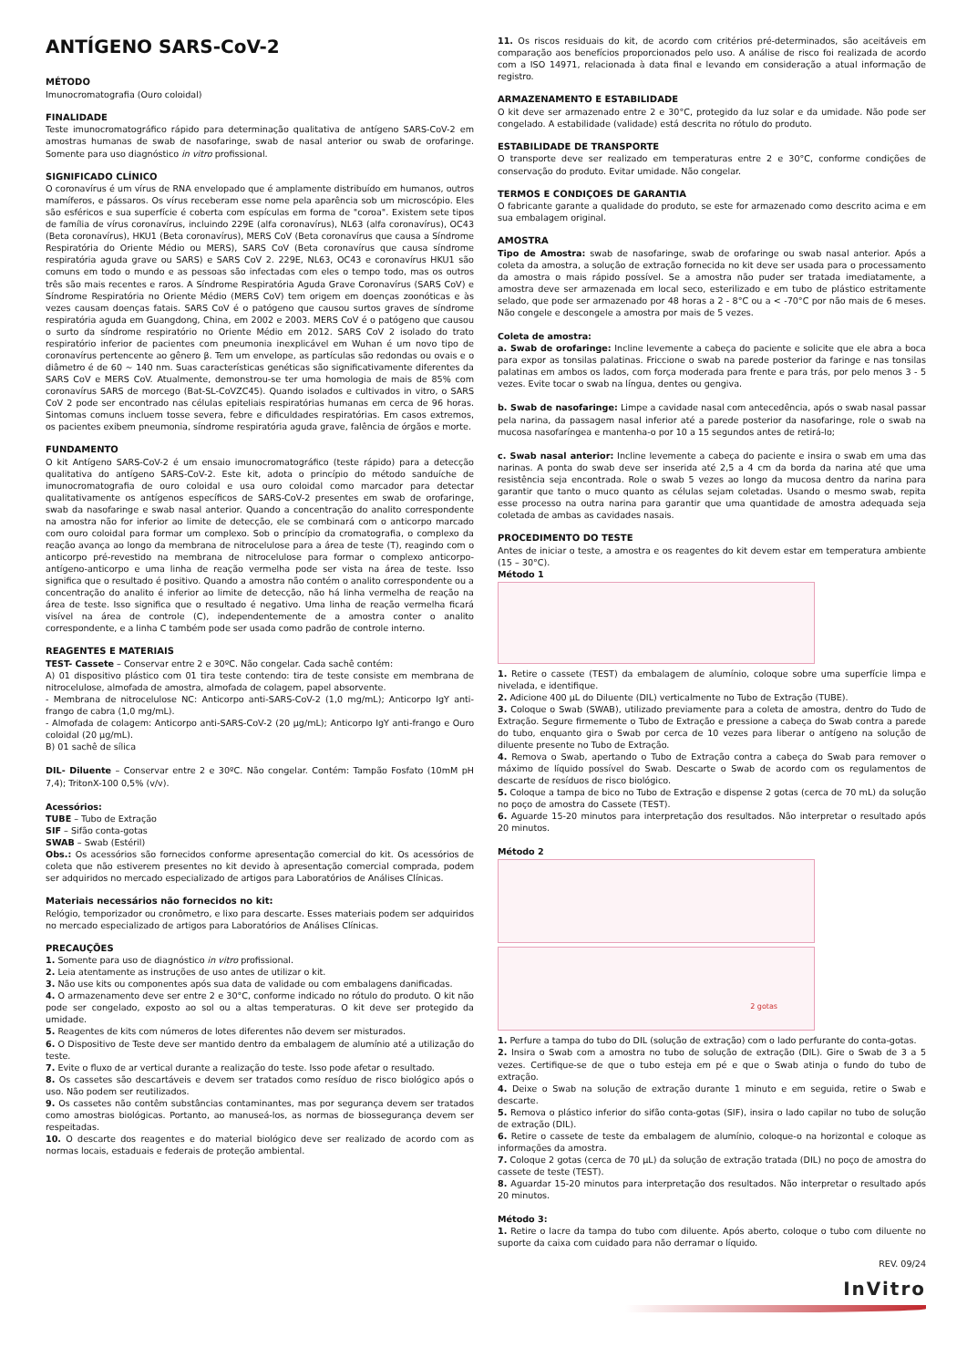ANTÍGENO SARS-CoV-2
MÉTODO
Imunocromatografia (Ouro coloidal)
FINALIDADE
Teste imunocromatográfico rápido para determinação qualitativa de antígeno SARS-CoV-2 em amostras humanas de swab de nasofaringe, swab de nasal anterior ou swab de orofaringe. Somente para uso diagnóstico in vitro profissional.
SIGNIFICADO CLÍNICO
O coronavírus é um vírus de RNA envelopado que é amplamente distribuído em humanos, outros mamíferos, e pássaros. Os vírus receberam esse nome pela aparência sob um microscópio. Eles são esféricos e sua superfície é coberta com espículas em forma de "coroa". Existem sete tipos de família de vírus coronavírus, incluindo 229E (alfa coronavírus), NL63 (alfa coronavírus), OC43 (Beta coronavírus), HKU1 (Beta coronavírus), MERS CoV (Beta coronavírus que causa a Síndrome Respiratória do Oriente Médio ou MERS), SARS CoV (Beta coronavírus que causa síndrome respiratória aguda grave ou SARS) e SARS CoV 2. 229E, NL63, OC43 e coronavírus HKU1 são comuns em todo o mundo e as pessoas são infectadas com eles o tempo todo, mas os outros três são mais recentes e raros. A Síndrome Respiratória Aguda Grave Coronavírus (SARS CoV) e Síndrome Respiratória no Oriente Médio (MERS CoV) tem origem em doenças zoonóticas e às vezes causam doenças fatais. SARS CoV é o patógeno que causou surtos graves de síndrome respiratória aguda em Guangdong, China, em 2002 e 2003. MERS CoV é o patógeno que causou o surto da síndrome respiratório no Oriente Médio em 2012. SARS CoV 2 isolado do trato respiratório inferior de pacientes com pneumonia inexplicável em Wuhan é um novo tipo de coronavírus pertencente ao gênero β. Tem um envelope, as partículas são redondas ou ovais e o diâmetro é de 60 ~ 140 nm. Suas características genéticas são significativamente diferentes da SARS CoV e MERS CoV. Atualmente, demonstrou-se ter uma homologia de mais de 85% com coronavírus SARS de morcego (Bat-SL-CoVZC45). Quando isolados e cultivados in vitro, o SARS CoV 2 pode ser encontrado nas células epiteliais respiratórias humanas em cerca de 96 horas. Sintomas comuns incluem tosse severa, febre e dificuldades respiratórias. Em casos extremos, os pacientes exibem pneumonia, síndrome respiratória aguda grave, falência de órgãos e morte.
FUNDAMENTO
O kit Antígeno SARS-CoV-2 é um ensaio imunocromatográfico (teste rápido) para a detecção qualitativa do antígeno SARS-CoV-2. Este kit, adota o princípio do método sanduíche de imunocromatografia de ouro coloidal e usa ouro coloidal como marcador para detectar qualitativamente os antígenos específicos de SARS-CoV-2 presentes em swab de orofaringe, swab da nasofaringe e swab nasal anterior. Quando a concentração do analito correspondente na amostra não for inferior ao limite de detecção, ele se combinará com o anticorpo marcado com ouro coloidal para formar um complexo. Sob o princípio da cromatografia, o complexo da reação avança ao longo da membrana de nitrocelulose para a área de teste (T), reagindo com o anticorpo pré-revestido na membrana de nitrocelulose para formar o complexo anticorpo-antígeno-anticorpo e uma linha de reação vermelha pode ser vista na área de teste. Isso significa que o resultado é positivo. Quando a amostra não contém o analito correspondente ou a concentração do analito é inferior ao limite de detecção, não há linha vermelha de reação na área de teste. Isso significa que o resultado é negativo. Uma linha de reação vermelha ficará visível na área de controle (C), independentemente de a amostra conter o analito correspondente, e a linha C também pode ser usada como padrão de controle interno.
REAGENTES E MATERIAIS
TEST- Cassete – Conservar entre 2 e 30ºC. Não congelar. Cada sachê contém:
A) 01 dispositivo plástico com 01 tira teste contendo: tira de teste consiste em membrana de nitrocelulose, almofada de amostra, almofada de colagem, papel absorvente.
- Membrana de nitrocelulose NC: Anticorpo anti-SARS-CoV-2 (1,0 mg/mL); Anticorpo IgY anti-frango de cabra (1,0 mg/mL).
- Almofada de colagem: Anticorpo anti-SARS-CoV-2 (20 μg/mL); Anticorpo IgY anti-frango e Ouro coloidal (20 μg/mL).
B) 01 sachê de sílica
DIL- Diluente – Conservar entre 2 e 30ºC. Não congelar. Contém: Tampão Fosfato (10mM pH 7,4); TritonX-100 0,5% (v/v).
Acessórios:
TUBE – Tubo de Extração
SIF – Sifão conta-gotas
SWAB – Swab (Estéril)
Obs.: Os acessórios são fornecidos conforme apresentação comercial do kit. Os acessórios de coleta que não estiverem presentes no kit devido à apresentação comercial comprada, podem ser adquiridos no mercado especializado de artigos para Laboratórios de Análises Clínicas.
Materiais necessários não fornecidos no kit:
Relógio, temporizador ou cronômetro, e lixo para descarte. Esses materiais podem ser adquiridos no mercado especializado de artigos para Laboratórios de Análises Clínicas.
PRECAUÇÕES
1. Somente para uso de diagnóstico in vitro profissional.
2. Leia atentamente as instruções de uso antes de utilizar o kit.
3. Não use kits ou componentes após sua data de validade ou com embalagens danificadas.
4. O armazenamento deve ser entre 2 e 30°C, conforme indicado no rótulo do produto. O kit não pode ser congelado, exposto ao sol ou a altas temperaturas. O kit deve ser protegido da umidade.
5. Reagentes de kits com números de lotes diferentes não devem ser misturados.
6. O Dispositivo de Teste deve ser mantido dentro da embalagem de alumínio até a utilização do teste.
7. Evite o fluxo de ar vertical durante a realização do teste. Isso pode afetar o resultado.
8. Os cassetes são descartáveis e devem ser tratados como resíduo de risco biológico após o uso. Não podem ser reutilizados.
9. Os cassetes não contêm substâncias contaminantes, mas por segurança devem ser tratados como amostras biológicas. Portanto, ao manuseá-los, as normas de biossegurança devem ser respeitadas.
10. O descarte dos reagentes e do material biológico deve ser realizado de acordo com as normas locais, estaduais e federais de proteção ambiental.
11. Os riscos residuais do kit, de acordo com critérios pré-determinados, são aceitáveis em comparação aos benefícios proporcionados pelo uso. A análise de risco foi realizada de acordo com a ISO 14971, relacionada à data final e levando em consideração a atual informação de registro.
ARMAZENAMENTO E ESTABILIDADE
O kit deve ser armazenado entre 2 e 30°C, protegido da luz solar e da umidade. Não pode ser congelado. A estabilidade (validade) está descrita no rótulo do produto.
ESTABILIDADE DE TRANSPORTE
O transporte deve ser realizado em temperaturas entre 2 e 30°C, conforme condições de conservação do produto. Evitar umidade. Não congelar.
TERMOS E CONDIÇOES DE GARANTIA
O fabricante garante a qualidade do produto, se este for armazenado como descrito acima e em sua embalagem original.
AMOSTRA
Tipo de Amostra: swab de nasofaringe, swab de orofaringe ou swab nasal anterior. Após a coleta da amostra, a solução de extração fornecida no kit deve ser usada para o processamento da amostra o mais rápido possível. Se a amostra não puder ser tratada imediatamente, a amostra deve ser armazenada em local seco, esterilizado e em tubo de plástico estritamente selado, que pode ser armazenado por 48 horas a 2 - 8°C ou a < -70°C por não mais de 6 meses. Não congele e descongele a amostra por mais de 5 vezes.
Coleta de amostra:
a. Swab de orofaringe: Incline levemente a cabeça do paciente e solicite que ele abra a boca para expor as tonsilas palatinas. Friccione o swab na parede posterior da faringe e nas tonsilas palatinas em ambos os lados, com força moderada para frente e para trás, por pelo menos 3 - 5 vezes. Evite tocar o swab na língua, dentes ou gengiva.
b. Swab de nasofaringe: Limpe a cavidade nasal com antecedência, após o swab nasal passar pela narina, da passagem nasal inferior até a parede posterior da nasofaringe, role o swab na mucosa nasofaríngea e mantenha-o por 10 a 15 segundos antes de retirá-lo;
c. Swab nasal anterior: Incline levemente a cabeça do paciente e insira o swab em uma das narinas. A ponta do swab deve ser inserida até 2,5 a 4 cm da borda da narina até que uma resistência seja encontrada. Role o swab 5 vezes ao longo da mucosa dentro da narina para garantir que tanto o muco quanto as células sejam coletadas. Usando o mesmo swab, repita esse processo na outra narina para garantir que uma quantidade de amostra adequada seja coletada de ambas as cavidades nasais.
PROCEDIMENTO DO TESTE
Antes de iniciar o teste, a amostra e os reagentes do kit devem estar em temperatura ambiente (15 – 30°C).
Método 1
1. Retire o cassete (TEST) da embalagem de alumínio, coloque sobre uma superfície limpa e nivelada, e identifique.
2. Adicione 400 μL do Diluente (DIL) verticalmente no Tubo de Extração (TUBE).
3. Coloque o Swab (SWAB), utilizado previamente para a coleta de amostra, dentro do Tudo de Extração. Segure firmemente o Tubo de Extração e pressione a cabeça do Swab contra a parede do tubo, enquanto gira o Swab por cerca de 10 vezes para liberar o antígeno na solução de diluente presente no Tubo de Extração.
4. Remova o Swab, apertando o Tubo de Extração contra a cabeça do Swab para remover o máximo de líquido possível do Swab. Descarte o Swab de acordo com os regulamentos de descarte de resíduos de risco biológico.
5. Coloque a tampa de bico no Tubo de Extração e dispense 2 gotas (cerca de 70 mL) da solução no poço de amostra do Cassete (TEST).
6. Aguarde 15-20 minutos para interpretação dos resultados. Não interpretar o resultado após 20 minutos.
Método 2
2 gotas
1. Perfure a tampa do tubo do DIL (solução de extração) com o lado perfurante do conta-gotas.
2. Insira o Swab com a amostra no tubo de solução de extração (DIL). Gire o Swab de 3 a 5 vezes. Certifique-se de que o tubo esteja em pé e que o Swab atinja o fundo do tubo de extração.
4. Deixe o Swab na solução de extração durante 1 minuto e em seguida, retire o Swab e descarte.
5. Remova o plástico inferior do sifão conta-gotas (SIF), insira o lado capilar no tubo de solução de extração (DIL).
6. Retire o cassete de teste da embalagem de alumínio, coloque-o na horizontal e coloque as informações da amostra.
7. Coloque 2 gotas (cerca de 70 μL) da solução de extração tratada (DIL) no poço de amostra do cassete de teste (TEST).
8. Aguardar 15-20 minutos para interpretação dos resultados. Não interpretar o resultado após 20 minutos.
Método 3:
1. Retire o lacre da tampa do tubo com diluente. Após aberto, coloque o tubo com diluente no suporte da caixa com cuidado para não derramar o líquido.
REV. 09/24
InVitro